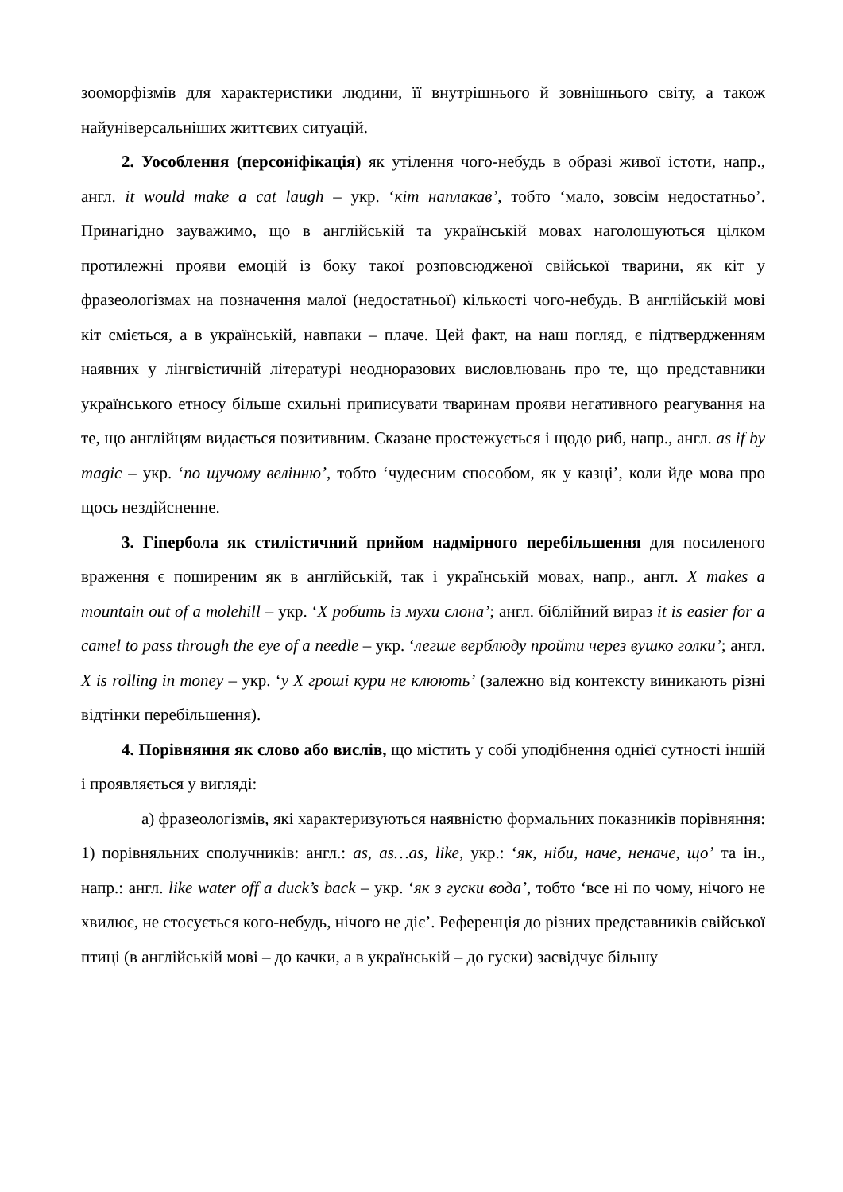зооморфізмів для характеристики людини, її внутрішнього й зовнішнього світу, а також найуніверсальніших життєвих ситуацій.
2. Уособлення (персоніфікація) як утілення чого-небудь в образі живої істоти, напр., англ. it would make a cat laugh – укр. ‘кіт наплакав’, тобто ‘мало, зовсім недостатньо’. Принагідно зауважимо, що в англійській та українській мовах наголошуються цілком протилежні прояви емоцій із боку такої розповсюдженої свійської тварини, як кіт у фразеологізмах на позначення малої (недостатньої) кількості чого-небудь. В англійській мові кіт сміється, а в українській, навпаки – плаче. Цей факт, на наш погляд, є підтвердженням наявних у лінгвістичній літературі неодноразових висловлювань про те, що представники українського етносу більше схильні приписувати тваринам прояви негативного реагування на те, що англійцям видається позитивним. Сказане простежується і щодо риб, напр., англ. as if by magic – укр. ‘по щучому велінню’, тобто ‘чудесним способом, як у казці’, коли йде мова про щось нездійсненне.
3. Гіпербола як стилістичний прийом надмірного перебільшення для посиленого враження є поширеним як в англійській, так і українській мовах, напр., англ. X makes a mountain out of a molehill – укр. ‘X робить із мухи слона’; англ. біблійний вираз it is easier for a camel to pass through the eye of a needle – укр. ‘легше верблюду пройти через вушко голки’; англ. X is rolling in money – укр. ‘у X гроші кури не клюють’ (залежно від контексту виникають різні відтінки перебільшення).
4. Порівняння як слово або вислів, що містить у собі уподібнення однієї сутності іншій і проявляється у вигляді:
а) фразеологізмів, які характеризуються наявністю формальних показників порівняння: 1) порівняльних сполучників: англ.: as, as…as, like, укр.: ‘як, ніби, наче, неначе, що’ та ін., напр.: англ. like water off a duck’s back – укр. ‘як з гуски вода’, тобто ‘все ні по чому, нічого не хвилює, не стосується кого-небудь, нічого не діє’. Референція до різних представників свійської птиці (в англійській мові – до качки, а в українській – до гуски) засвідчує більшу